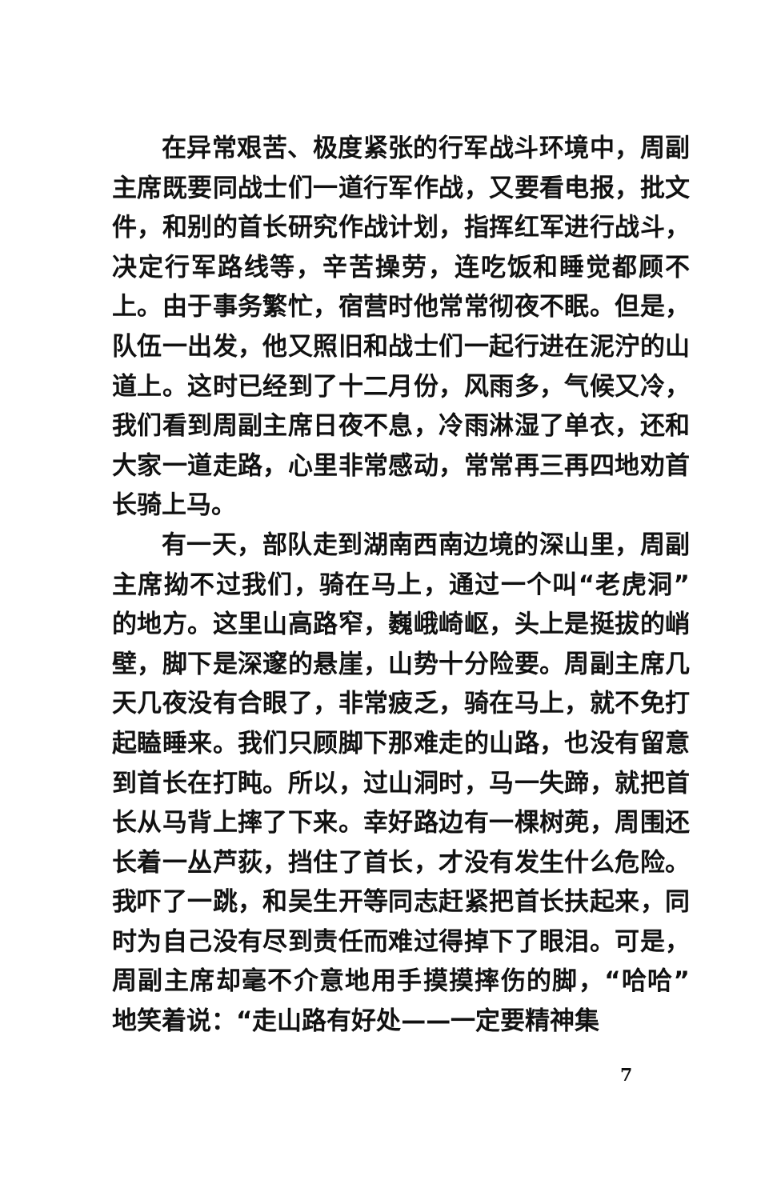在异常艰苦、极度紧张的行军战斗环境中，周副主席既要同战士们一道行军作战，又要看电报，批文件，和别的首长研究作战计划，指挥红军进行战斗，决定行军路线等，辛苦操劳，连吃饭和睡觉都顾不上。由于事务繁忙，宿营时他常常彻夜不眠。但是，队伍一出发，他又照旧和战士们一起行进在泥泞的山道上。这时已经到了十二月份，风雨多，气候又冷，我们看到周副主席日夜不息，冷雨淋湿了单衣，还和大家一道走路，心里非常感动，常常再三再四地劝首长骑上马。
有一天，部队走到湖南西南边境的深山里，周副主席拗不过我们，骑在马上，通过一个叫“老虎洞”的地方。这里山高路窄，巍峨崎岖，头上是挺拔的峭壁，脚下是深邃的悬崖，山势十分险要。周副主席几天几夜没有合眼了，非常疲乏，骑在马上，就不免打起瞌睡来。我们只顾脚下那难走的山路，也没有留意到首长在打盹。所以，过山洞时，马一失蹄，就把首长从马背上摔了下来。幸好路边有一棵树蔸，周围还长着一丛芦荻，挡住了首长，才没有发生什么危险。我吓了一跳，和吴生开等同志赶紧把首长扶起来，同时为自己没有尽到责任而难过得掉下了眼泪。可是，周副主席却毫不介意地用手摸摸摔伤的脚，“哈哈”地笑着说：“走山路有好处——一定要精神集
7